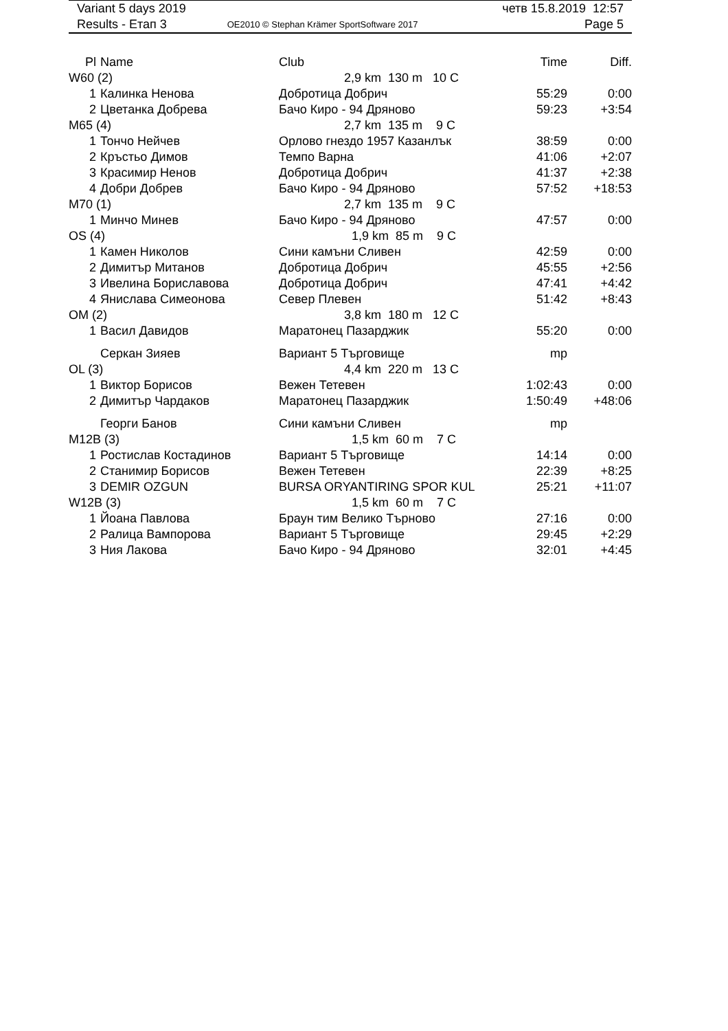| Variant 5 days 2019 | | четв 15.8.2019 12:57 |
| Results - Етап 3 | OE2010 © Stephan Krämer SportSoftware 2017 | Page 5 |
| Pl | Name | Club | Time | Diff. |
| --- | --- | --- | --- | --- |
| W60 (2) | | 2,9 km 130 m 10 C | | |
| 1 | Калинка Ненова | Добротица Добрич | 55:29 | 0:00 |
| 2 | Цветанка Добрева | Бачо Киро - 94 Дряново | 59:23 | +3:54 |
| M65 (4) | | 2,7 km 135 m 9 C | | |
| 1 | Тончо Нейчев | Орлово гнездо 1957 Казанлък | 38:59 | 0:00 |
| 2 | Кръстьо Димов | Темпо Варна | 41:06 | +2:07 |
| 3 | Красимир Ненов | Добротица Добрич | 41:37 | +2:38 |
| 4 | Добри Добрев | Бачо Киро - 94 Дряново | 57:52 | +18:53 |
| M70 (1) | | 2,7 km 135 m 9 C | | |
| 1 | Минчо Минев | Бачо Киро - 94 Дряново | 47:57 | 0:00 |
| OS (4) | | 1,9 km 85 m 9 C | | |
| 1 | Камен Николов | Сини камъни Сливен | 42:59 | 0:00 |
| 2 | Димитър Митанов | Добротица Добрич | 45:55 | +2:56 |
| 3 | Ивелина Бориславова | Добротица Добрич | 47:41 | +4:42 |
| 4 | Янислава Симеонова | Север Плевен | 51:42 | +8:43 |
| OM (2) | | 3,8 km 180 m 12 C | | |
| 1 | Васил Давидов | Маратонец Пазарджик | 55:20 | 0:00 |
| | Серкан Зияев | Вариант 5 Търговище | mp | |
| OL (3) | | 4,4 km 220 m 13 C | | |
| 1 | Виктор Борисов | Вежен Тетевен | 1:02:43 | 0:00 |
| 2 | Димитър Чардаков | Маратонец Пазарджик | 1:50:49 | +48:06 |
| | Георги Банов | Сини камъни Сливен | mp | |
| M12B (3) | | 1,5 km 60 m 7 C | | |
| 1 | Ростислав Костадинов | Вариант 5 Търговище | 14:14 | 0:00 |
| 2 | Станимир Борисов | Вежен Тетевен | 22:39 | +8:25 |
| 3 | DEMIR OZGUN | BURSA ORYANTIRING SPOR KUL | 25:21 | +11:07 |
| W12B (3) | | 1,5 km 60 m 7 C | | |
| 1 | Йоана Павлова | Браун тим Велико Търново | 27:16 | 0:00 |
| 2 | Ралица Вампорова | Вариант 5 Търговище | 29:45 | +2:29 |
| 3 | Ния Лакова | Бачо Киро - 94 Дряново | 32:01 | +4:45 |